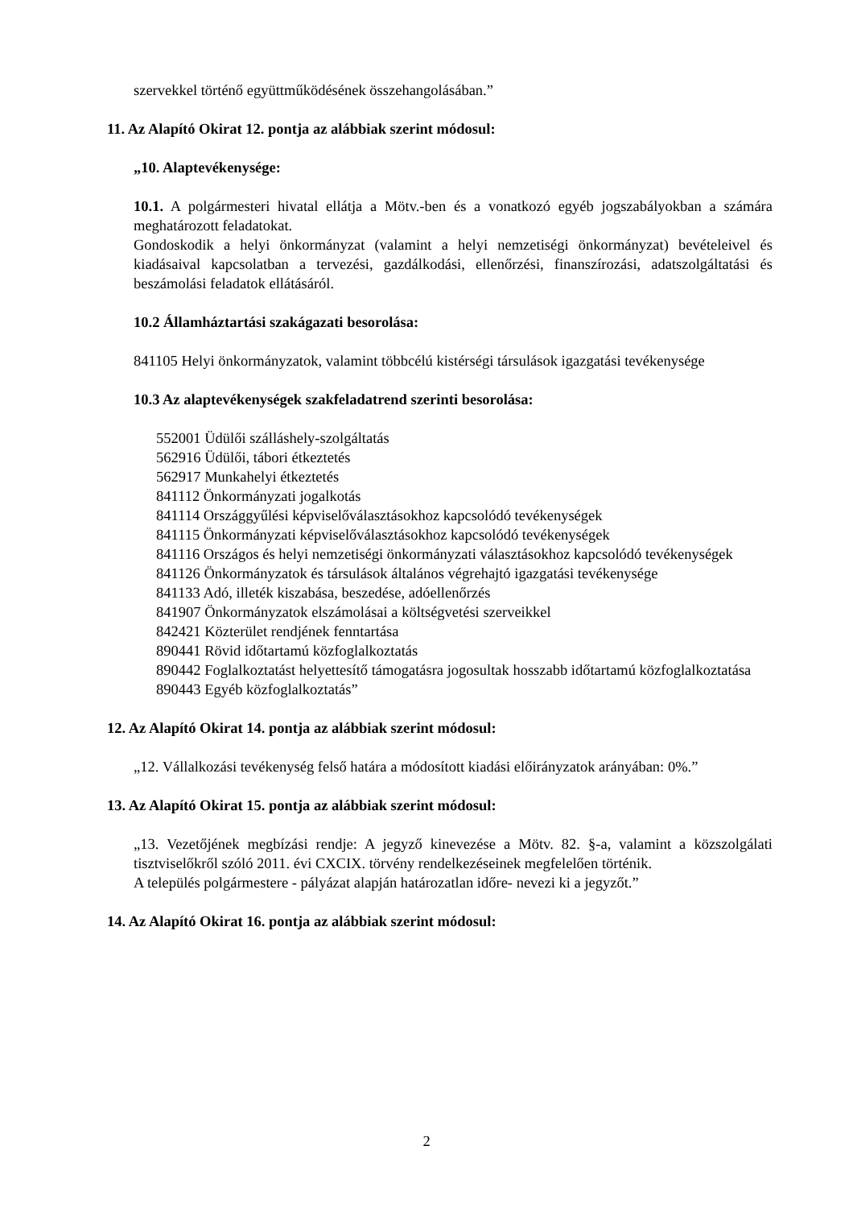szervekkel történő együttműködésének összehangolásában.”
11. Az Alapító Okirat 12. pontja az alábbiak szerint módosul:
„10. Alaptevékenysége:
10.1. A polgármesteri hivatal ellátja a Mötv.-ben és a vonatkozó egyéb jogszabályokban a számára meghatározott feladatokat.
Gondoskodik a helyi önkormányzat (valamint a helyi nemzetiségi önkormányzat) bevételeivel és kiadásaival kapcsolatban a tervezési, gazdálkodási, ellenőrzési, finanszírozási, adatszolgáltatási és beszámolási feladatok ellátásáról.
10.2 Államháztartási szakágazati besorolása:
841105 Helyi önkormányzatok, valamint többcélú kistérségi társulások igazgatási tevékenysége
10.3 Az alaptevékenységek szakfeladatrend szerinti besorolása:
552001 Üdülői szálláshely-szolgáltatás
562916 Üdülői, tábori étkeztetés
562917 Munkahelyi étkeztetés
841112 Önkormányzati jogalkotás
841114 Országgyűlési képviselőválasztásokhoz kapcsolódó tevékenységek
841115 Önkormányzati képviselőválasztásokhoz kapcsolódó tevékenységek
841116 Országos és helyi nemzetiségi önkormányzati választásokhoz kapcsolódó tevékenységek
841126 Önkormányzatok és társulások általános végrehajtó igazgatási tevékenysége
841133 Adó, illeték kiszabása, beszedése, adóellenőrzés
841907 Önkormányzatok elszámolásai a költségvetési szerveikkel
842421 Közterület rendjének fenntartása
890441 Rövid időtartamú közfoglalkoztatás
890442 Foglalkoztatást helyettesítő támogatásra jogosultak hosszabb időtartamú közfoglalkoztatása
890443 Egyéb közfoglalkoztatás”
12. Az Alapító Okirat 14. pontja az alábbiak szerint módosul:
„12. Vállalkozási tevékenység felső határa a módosított kiadási előirányzatok arányában: 0%.”
13. Az Alapító Okirat 15. pontja az alábbiak szerint módosul:
„13. Vezetőjének megbízási rendje: A jegyző kinevezése a Mötv. 82. §-a, valamint a közszolgálati tisztviselőkről szóló 2011. évi CXCIX. törvény rendelkezéseinek megfelelően történik.
A település polgármestere - pályázat alapján határozatlan időre- nevezi ki a jegyzőt.”
14. Az Alapító Okirat 16. pontja az alábbiak szerint módosul:
2